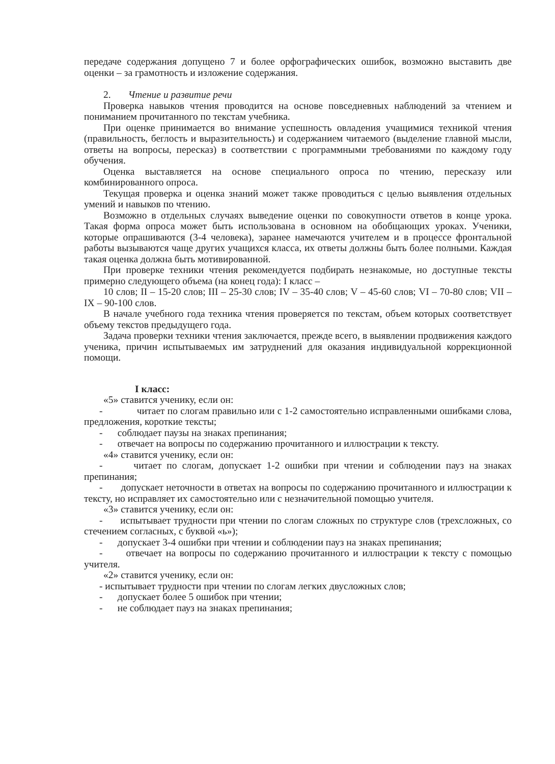передаче содержания допущено 7 и более орфографических ошибок, возможно выставить две оценки – за грамотность и изложение содержания.
2. Чтение и развитие речи
Проверка навыков чтения проводится на основе повседневных наблюдений за чтением и пониманием прочитанного по текстам учебника.
При оценке принимается во внимание успешность овладения учащимися техникой чтения (правильность, беглость и выразительность) и содержанием читаемого (выделение главной мысли, ответы на вопросы, пересказ) в соответствии с программными требованиями по каждому году обучения.
Оценка выставляется на основе специального опроса по чтению, пересказу или комбинированного опроса.
Текущая проверка и оценка знаний может также проводиться с целью выявления отдельных умений и навыков по чтению.
Возможно в отдельных случаях выведение оценки по совокупности ответов в конце урока. Такая форма опроса может быть использована в основном на обобщающих уроках. Ученики, которые опрашиваются (3-4 человека), заранее намечаются учителем и в процессе фронтальной работы вызываются чаще других учащихся класса, их ответы должны быть более полными. Каждая такая оценка должна быть мотивированной.
При проверке техники чтения рекомендуется подбирать незнакомые, но доступные тексты примерно следующего объема (на конец года): I класс –
10 слов; II – 15-20 слов; III – 25-30 слов; IV – 35-40 слов; V – 45-60 слов; VI – 70-80 слов; VII – IX – 90-100 слов.
В начале учебного года техника чтения проверяется по текстам, объем которых соответствует объему текстов предыдущего года.
Задача проверки техники чтения заключается, прежде всего, в выявлении продвижения каждого ученика, причин испытываемых им затруднений для оказания индивидуальной коррекционной помощи.
I класс:
«5» ставится ученику, если он:
- читает по слогам правильно или с 1-2 самостоятельно исправленными ошибками слова, предложения, короткие тексты;
- соблюдает паузы на знаках препинания;
- отвечает на вопросы по содержанию прочитанного и иллюстрации к тексту.
«4» ставится ученику, если он:
- читает по слогам, допускает 1-2 ошибки при чтении и соблюдении пауз на знаках препинания;
- допускает неточности в ответах на вопросы по содержанию прочитанного и иллюстрации к тексту, но исправляет их самостоятельно или с незначительной помощью учителя.
«3» ставится ученику, если он:
- испытывает трудности при чтении по слогам сложных по структуре слов (трехсложных, со стечением согласных, с буквой «ь»);
- допускает 3-4 ошибки при чтении и соблюдении пауз на знаках препинания;
- отвечает на вопросы по содержанию прочитанного и иллюстрации к тексту с помощью учителя.
«2» ставится ученику, если он:
- испытывает трудности при чтении по слогам легких двусложных слов;
- допускает более 5 ошибок при чтении;
- не соблюдает пауз на знаках препинания;